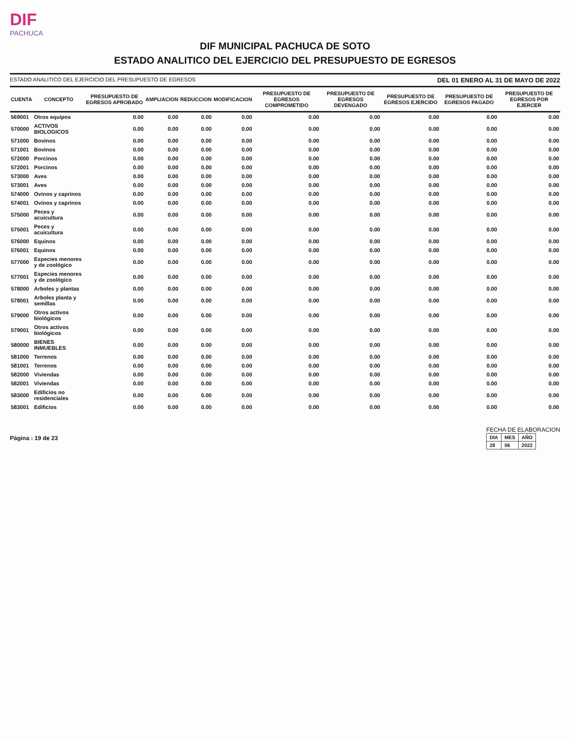DIF PACHUCA
DIF MUNICIPAL PACHUCA DE SOTO
ESTADO ANALITICO DEL EJERCICIO DEL PRESUPUESTO DE EGRESOS
ESTADO ANALITICO DEL EJERCICIO DEL PRESUPUESTO DE EGRESOS DEL 01 ENERO AL 31 DE MAYO DE 2022
| CUENTA | CONCEPTO | PRESUPUESTO DE EGRESOS APROBADO | AMPLIACION | REDUCCION | MODIFICACION | PRESUPUESTO DE EGRESOS COMPROMETIDO | PRESUPUESTO DE EGRESOS DEVENGADO | PRESUPUESTO DE EGRESOS EJERCIDO | PRESUPUESTO DE EGRESOS PAGADO | PRESUPUESTO DE EGRESOS POR EJERCER |
| --- | --- | --- | --- | --- | --- | --- | --- | --- | --- | --- |
| 569001 | Otros equipos | 0.00 | 0.00 | 0.00 | 0.00 | 0.00 | 0.00 | 0.00 | 0.00 | 0.00 |
| 570000 | ACTIVOS BIOLOGICOS | 0.00 | 0.00 | 0.00 | 0.00 | 0.00 | 0.00 | 0.00 | 0.00 | 0.00 |
| 571000 | Bovinos | 0.00 | 0.00 | 0.00 | 0.00 | 0.00 | 0.00 | 0.00 | 0.00 | 0.00 |
| 571001 | Bovinos | 0.00 | 0.00 | 0.00 | 0.00 | 0.00 | 0.00 | 0.00 | 0.00 | 0.00 |
| 572000 | Porcinos | 0.00 | 0.00 | 0.00 | 0.00 | 0.00 | 0.00 | 0.00 | 0.00 | 0.00 |
| 572001 | Porcinos | 0.00 | 0.00 | 0.00 | 0.00 | 0.00 | 0.00 | 0.00 | 0.00 | 0.00 |
| 573000 | Aves | 0.00 | 0.00 | 0.00 | 0.00 | 0.00 | 0.00 | 0.00 | 0.00 | 0.00 |
| 573001 | Aves | 0.00 | 0.00 | 0.00 | 0.00 | 0.00 | 0.00 | 0.00 | 0.00 | 0.00 |
| 574000 | Ovinos y caprinos | 0.00 | 0.00 | 0.00 | 0.00 | 0.00 | 0.00 | 0.00 | 0.00 | 0.00 |
| 574001 | Ovinos y caprinos | 0.00 | 0.00 | 0.00 | 0.00 | 0.00 | 0.00 | 0.00 | 0.00 | 0.00 |
| 575000 | Peces y acuicultura | 0.00 | 0.00 | 0.00 | 0.00 | 0.00 | 0.00 | 0.00 | 0.00 | 0.00 |
| 575001 | Peces y acuicultura | 0.00 | 0.00 | 0.00 | 0.00 | 0.00 | 0.00 | 0.00 | 0.00 | 0.00 |
| 576000 | Equinos | 0.00 | 0.00 | 0.00 | 0.00 | 0.00 | 0.00 | 0.00 | 0.00 | 0.00 |
| 576001 | Equinos | 0.00 | 0.00 | 0.00 | 0.00 | 0.00 | 0.00 | 0.00 | 0.00 | 0.00 |
| 577000 | Especies menores y de zoológico | 0.00 | 0.00 | 0.00 | 0.00 | 0.00 | 0.00 | 0.00 | 0.00 | 0.00 |
| 577001 | Especies menores y de zoológico | 0.00 | 0.00 | 0.00 | 0.00 | 0.00 | 0.00 | 0.00 | 0.00 | 0.00 |
| 578000 | Arboles y plantas | 0.00 | 0.00 | 0.00 | 0.00 | 0.00 | 0.00 | 0.00 | 0.00 | 0.00 |
| 578001 | Arboles planta y semillas | 0.00 | 0.00 | 0.00 | 0.00 | 0.00 | 0.00 | 0.00 | 0.00 | 0.00 |
| 579000 | Otros activos biológicos | 0.00 | 0.00 | 0.00 | 0.00 | 0.00 | 0.00 | 0.00 | 0.00 | 0.00 |
| 579001 | Otros activos biológicos | 0.00 | 0.00 | 0.00 | 0.00 | 0.00 | 0.00 | 0.00 | 0.00 | 0.00 |
| 580000 | BIENES INMUEBLES | 0.00 | 0.00 | 0.00 | 0.00 | 0.00 | 0.00 | 0.00 | 0.00 | 0.00 |
| 581000 | Terrenos | 0.00 | 0.00 | 0.00 | 0.00 | 0.00 | 0.00 | 0.00 | 0.00 | 0.00 |
| 581001 | Terrenos | 0.00 | 0.00 | 0.00 | 0.00 | 0.00 | 0.00 | 0.00 | 0.00 | 0.00 |
| 582000 | Viviendas | 0.00 | 0.00 | 0.00 | 0.00 | 0.00 | 0.00 | 0.00 | 0.00 | 0.00 |
| 582001 | Viviendas | 0.00 | 0.00 | 0.00 | 0.00 | 0.00 | 0.00 | 0.00 | 0.00 | 0.00 |
| 583000 | Edificios no residenciales | 0.00 | 0.00 | 0.00 | 0.00 | 0.00 | 0.00 | 0.00 | 0.00 | 0.00 |
| 583001 | Edificios | 0.00 | 0.00 | 0.00 | 0.00 | 0.00 | 0.00 | 0.00 | 0.00 | 0.00 |
Página : 19 de 23
FECHA DE ELABORACION
| DIA | MES | AÑO |
| --- | --- | --- |
| 28 | 06 | 2022 |